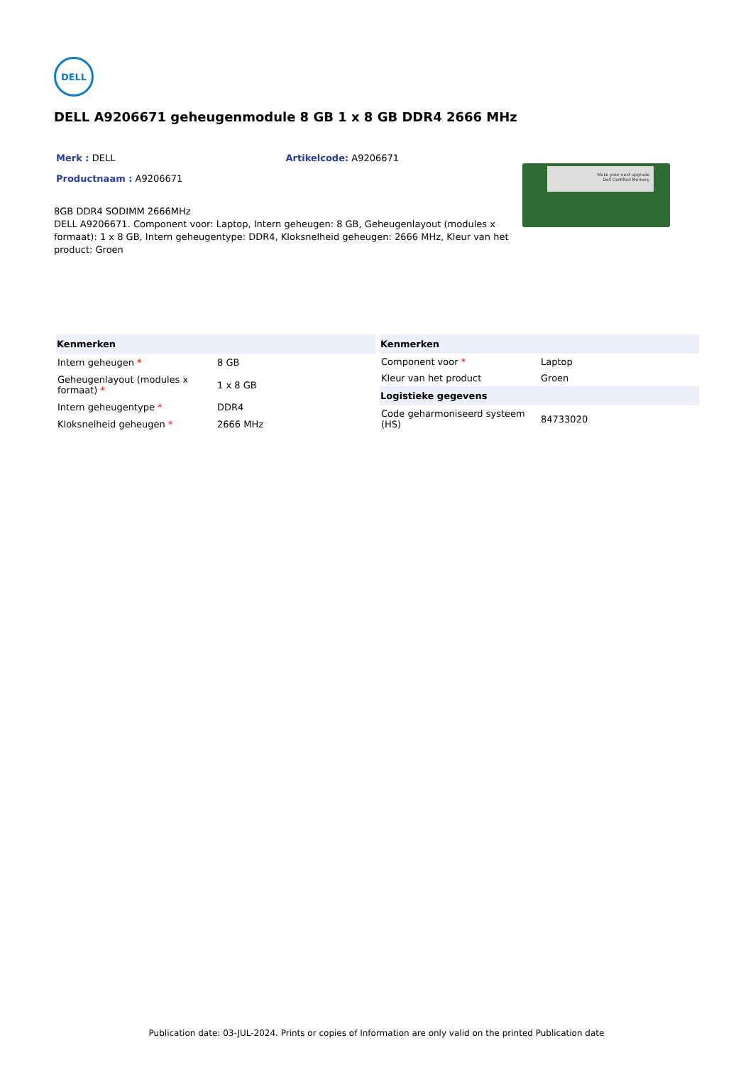DELL
DELL A9206671 geheugenmodule 8 GB 1 x 8 GB DDR4 2666 MHz
Merk : DELL Artikelcode: A9206671
Productnaam : A9206671
8GB DDR4 SODIMM 2666MHz
DELL A9206671. Component voor: Laptop, Intern geheugen: 8 GB, Geheugenlayout (modules x formaat): 1 x 8 GB, Intern geheugentype: DDR4, Kloksnelheid geheugen: 2666 MHz, Kleur van het product: Groen
Make your next upgrade
Dell Certified Memory
| Kenmerken | |
| --- | --- |
| Intern geheugen * | 8 GB |
| Geheugenlayout (modules x formaat) * | 1 x 8 GB |
| Intern geheugentype * | DDR4 |
| Kloksnelheid geheugen * | 2666 MHz |
| Kenmerken | |
| --- | --- |
| Component voor * | Laptop |
| Kleur van het product | Groen |
| Logistieke gegevens | |
| Code geharmoniseerd systeem (HS) | 84733020 |
Publication date: 03-JUL-2024. Prints or copies of Information are only valid on the printed Publication date